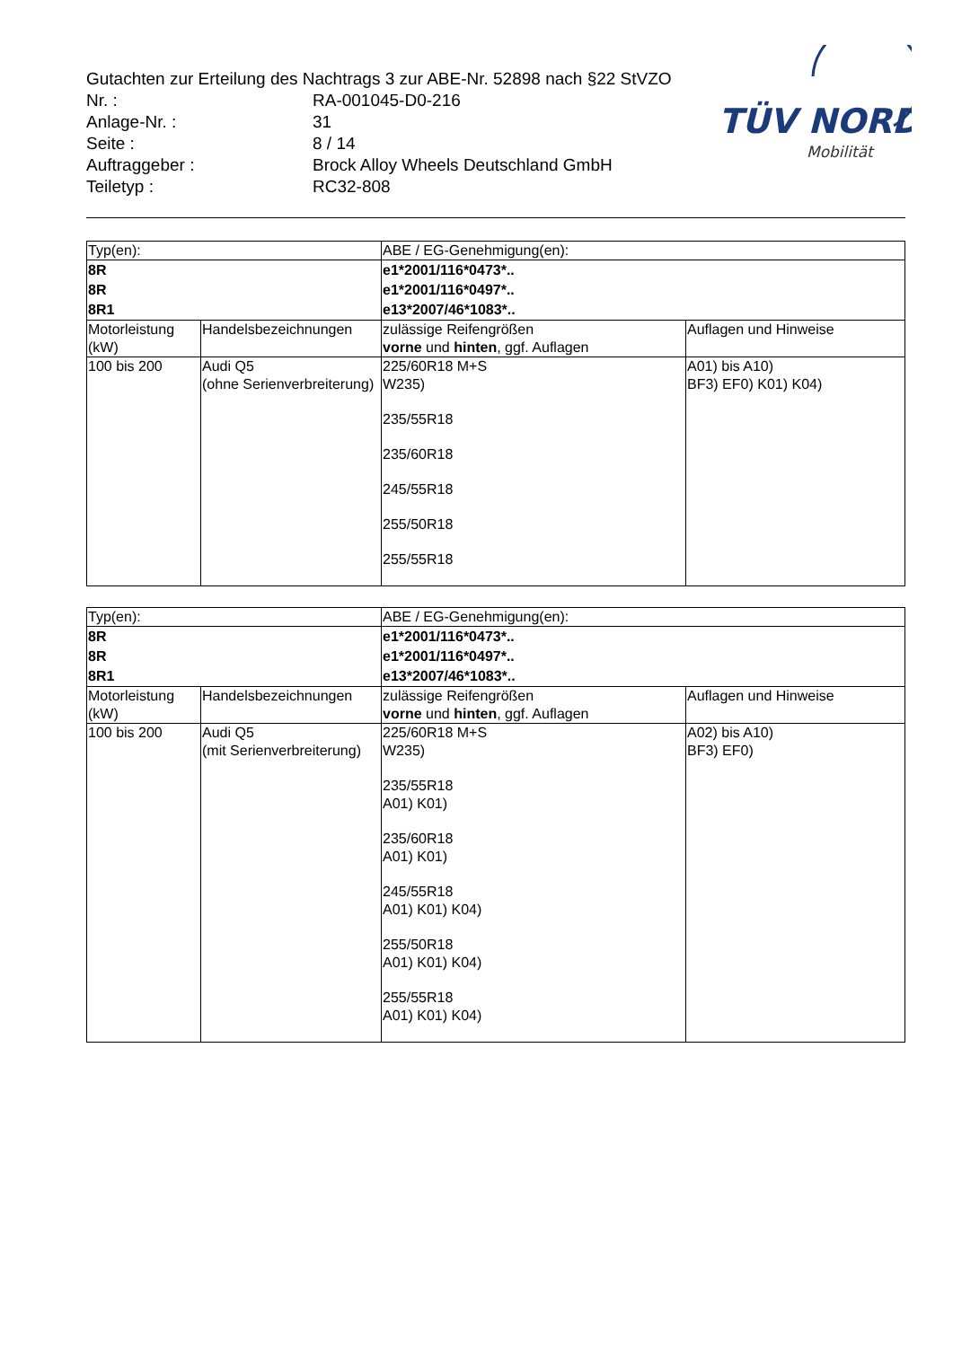Gutachten zur Erteilung des Nachtrags 3 zur ABE-Nr. 52898 nach §22 StVZO
| Nr. : | RA-001045-D0-216 |
| Anlage-Nr. : | 31 |
| Seite : | 8 / 14 |
| Auftraggeber : | Brock Alloy Wheels Deutschland GmbH |
| Teiletyp : | RC32-808 |
TÜV NORD
Mobilität
| Typ(en): | | ABE / EG-Genehmigung(en): | |
| 8R 8R 8R1 | | e1*2001/116*0473*.. e1*2001/116*0497*.. e13*2007/46*1083*.. | |
| Motorleistung (kW) | Handelsbezeichnungen | zulässige Reifengrößen vorne und hinten , ggf. Auflagen | Auflagen und Hinweise |
| 100 bis 200 | Audi Q5 (ohne Serienverbreiterung) | 225/60R18 M+S W235) 235/55R18 235/60R18 245/55R18 255/50R18 255/55R18 | A01) bis A10) BF3) EF0) K01) K04) |
| Typ(en): | | ABE / EG-Genehmigung(en): | |
| 8R 8R 8R1 | | e1*2001/116*0473*.. e1*2001/116*0497*.. e13*2007/46*1083*.. | |
| Motorleistung (kW) | Handelsbezeichnungen | zulässige Reifengrößen vorne und hinten , ggf. Auflagen | Auflagen und Hinweise |
| 100 bis 200 | Audi Q5 (mit Serienverbreiterung) | 225/60R18 M+S W235) 235/55R18 A01) K01) 235/60R18 A01) K01) 245/55R18 A01) K01) K04) 255/50R18 A01) K01) K04) 255/55R18 A01) K01) K04) | A02) bis A10) BF3) EF0) |